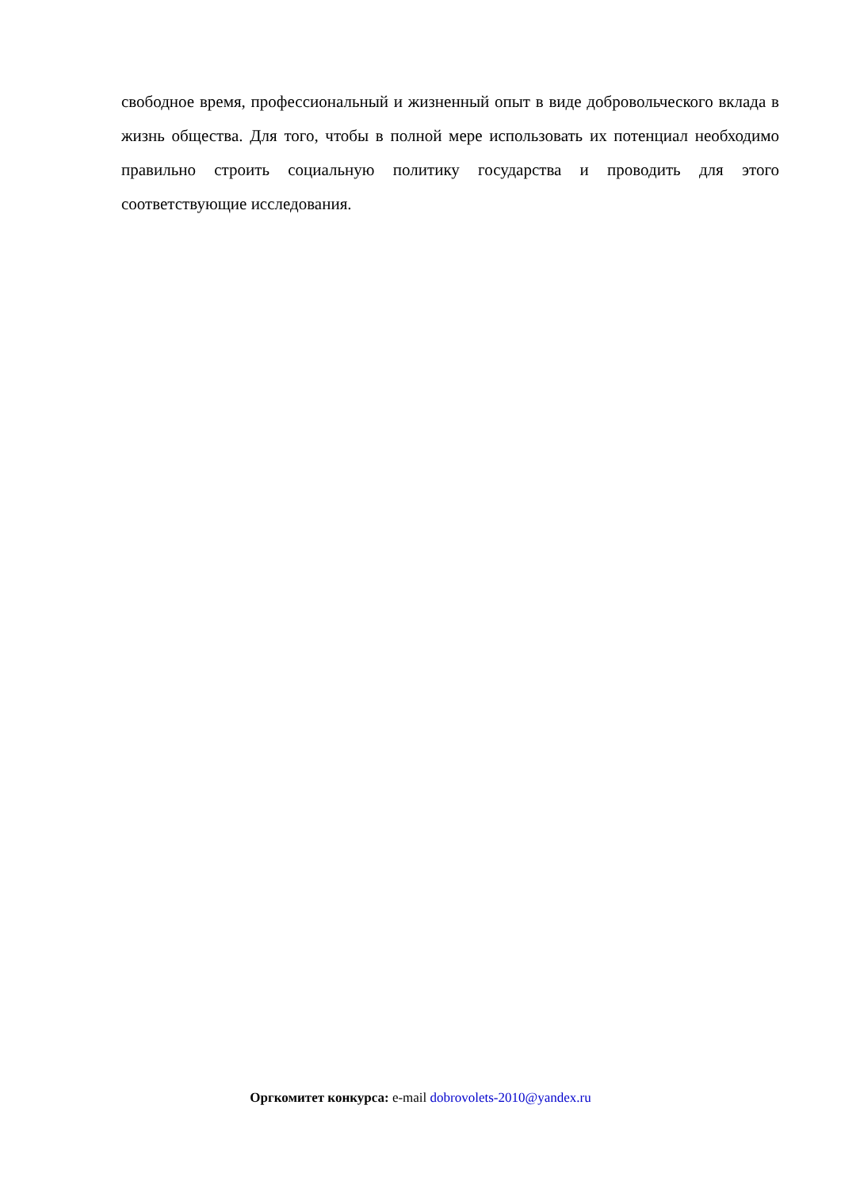свободное время, профессиональный и жизненный опыт в виде добровольческого вклада в жизнь общества. Для того, чтобы в полной мере использовать их потенциал необходимо правильно строить социальную политику государства и проводить для этого соответствующие исследования.
Оргкомитет конкурса: e-mail dobrovolets-2010@yandex.ru